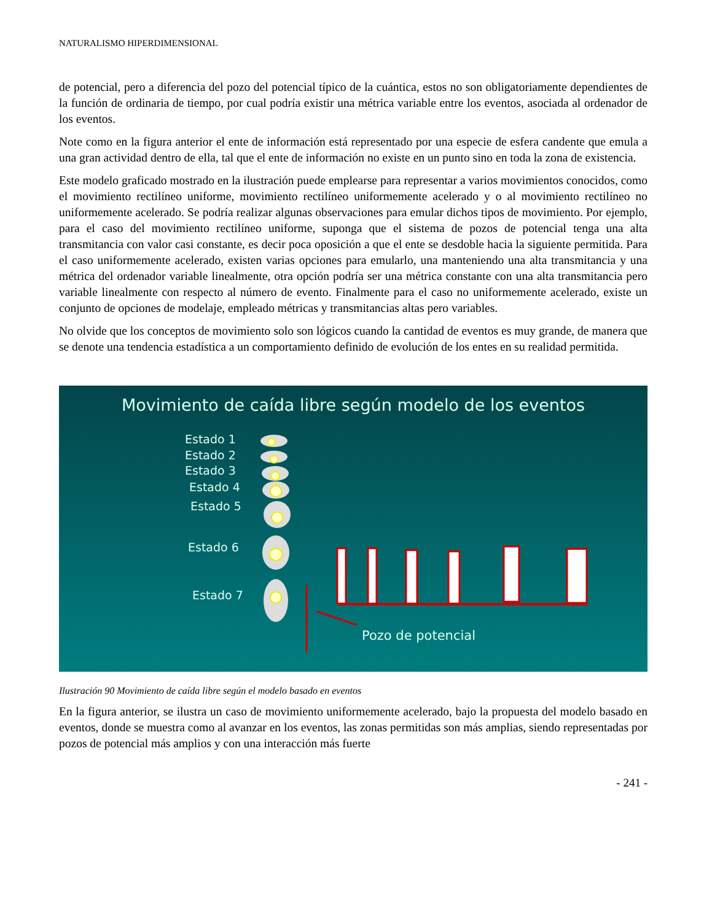NATURALISMO HIPERDIMENSIONAL
de potencial, pero a diferencia del pozo del potencial típico de la cuántica, estos no son obligatoriamente dependientes de la función de ordinaria de tiempo, por cual podría existir una métrica variable entre los eventos, asociada al ordenador de los eventos.
Note como en la figura anterior el ente de información está representado por una especie de esfera candente que emula a una gran actividad dentro de ella, tal que el ente de información no existe en un punto sino en toda la zona de existencia.
Este modelo graficado mostrado en la ilustración puede emplearse para representar a varios movimientos conocidos, como el movimiento rectilíneo uniforme, movimiento rectilíneo uniformemente acelerado y o al movimiento rectilíneo no uniformemente acelerado. Se podría realizar algunas observaciones para emular dichos tipos de movimiento. Por ejemplo, para el caso del movimiento rectilíneo uniforme, suponga que el sistema de pozos de potencial tenga una alta transmitancia con valor casi constante, es decir poca oposición a que el ente se desdoble hacia la siguiente permitida. Para el caso uniformemente acelerado, existen varias opciones para emularlo, una manteniendo una alta transmitancia y una métrica del ordenador variable linealmente, otra opción podría ser una métrica constante con una alta transmitancia pero variable linealmente con respecto al número de evento. Finalmente para el caso no uniformemente acelerado, existe un conjunto de opciones de modelaje, empleado métricas y transmitancias altas pero variables.
No olvide que los conceptos de movimiento solo son lógicos cuando la cantidad de eventos es muy grande, de manera que se denote una tendencia estadística a un comportamiento definido de evolución de los entes en su realidad permitida.
Movimiento de caída libre según modelo de los eventos
Estado 1
Estado 2
Estado 3
Estado 4
Estado 5
Estado 6
Estado 7
Pozo de potencial
Ilustración 90 Movimiento de caída libre según el modelo basado en eventos
En la figura anterior, se ilustra un caso de movimiento uniformemente acelerado, bajo la propuesta del modelo basado en eventos, donde se muestra como al avanzar en los eventos, las zonas permitidas son más amplias, siendo representadas por pozos de potencial más amplios y con una interacción más fuerte
- 241 -